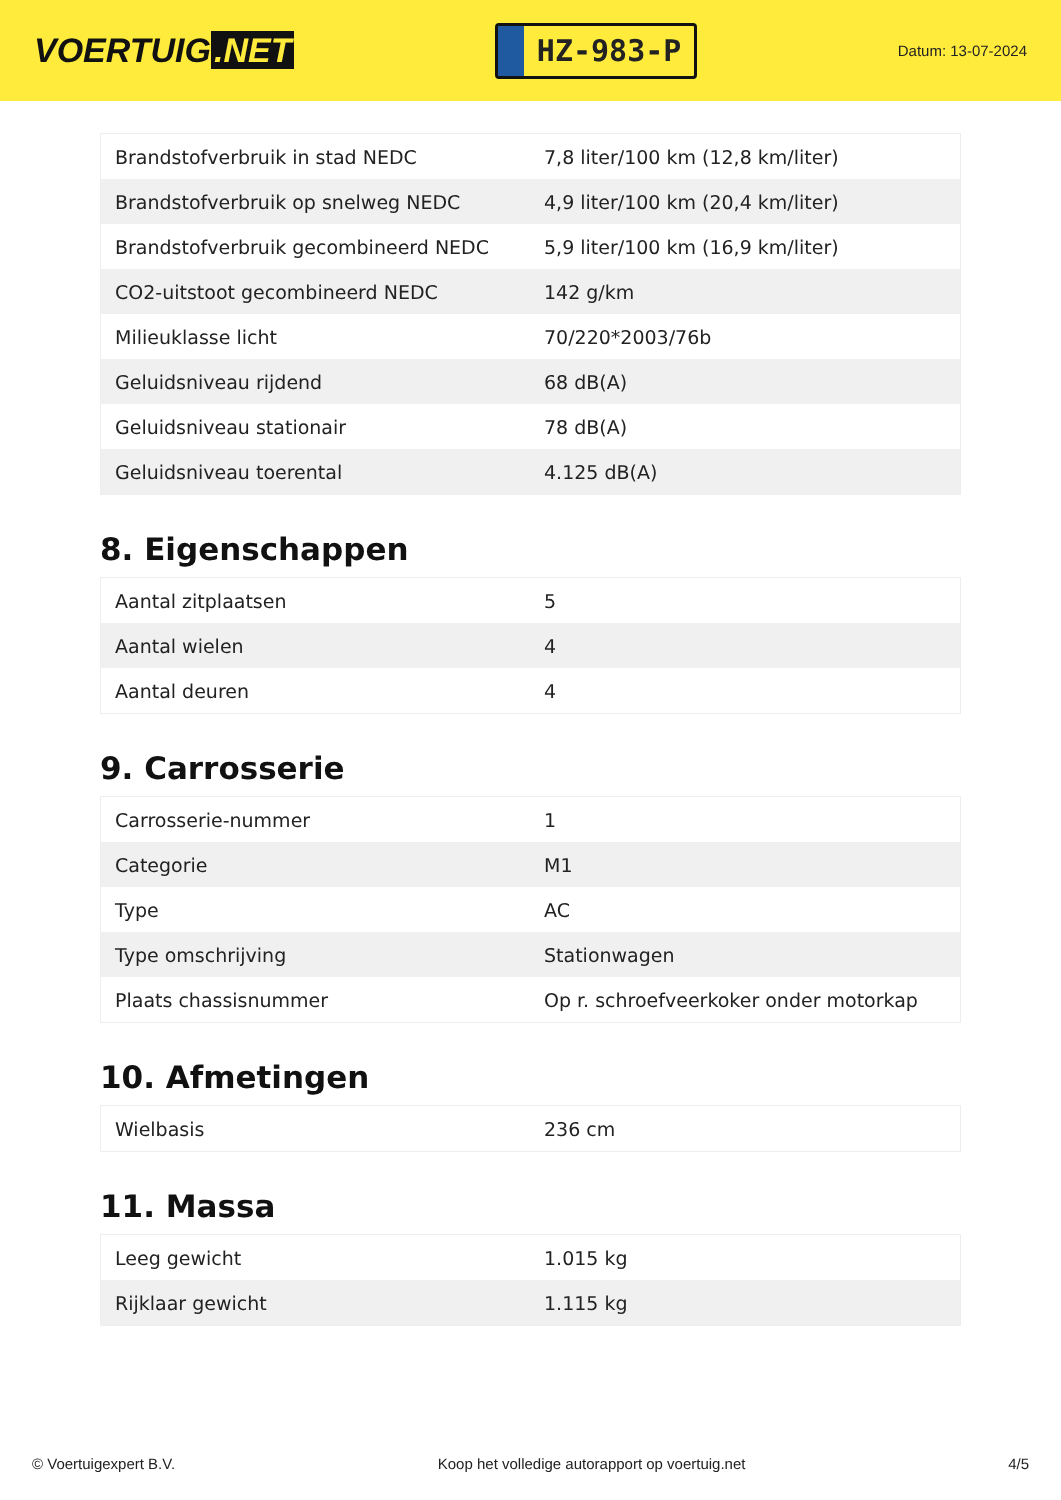VOERTUIG.NET
HZ-983-P
Datum: 13-07-2024
| Brandstofverbruik in stad NEDC | 7,8 liter/100 km (12,8 km/liter) |
| Brandstofverbruik op snelweg NEDC | 4,9 liter/100 km (20,4 km/liter) |
| Brandstofverbruik gecombineerd NEDC | 5,9 liter/100 km (16,9 km/liter) |
| CO2-uitstoot gecombineerd NEDC | 142 g/km |
| Milieuklasse licht | 70/220*2003/76b |
| Geluidsniveau rijdend | 68 dB(A) |
| Geluidsniveau stationair | 78 dB(A) |
| Geluidsniveau toerental | 4.125 dB(A) |
8. Eigenschappen
| Aantal zitplaatsen | 5 |
| Aantal wielen | 4 |
| Aantal deuren | 4 |
9. Carrosserie
| Carrosserie-nummer | 1 |
| Categorie | M1 |
| Type | AC |
| Type omschrijving | Stationwagen |
| Plaats chassisnummer | Op r. schroefveerkoker onder motorkap |
10. Afmetingen
| Wielbasis | 236 cm |
11. Massa
| Leeg gewicht | 1.015 kg |
| Rijklaar gewicht | 1.115 kg |
© Voertuigexpert B.V. Koop het volledige autorapport op voertuig.net 4/5